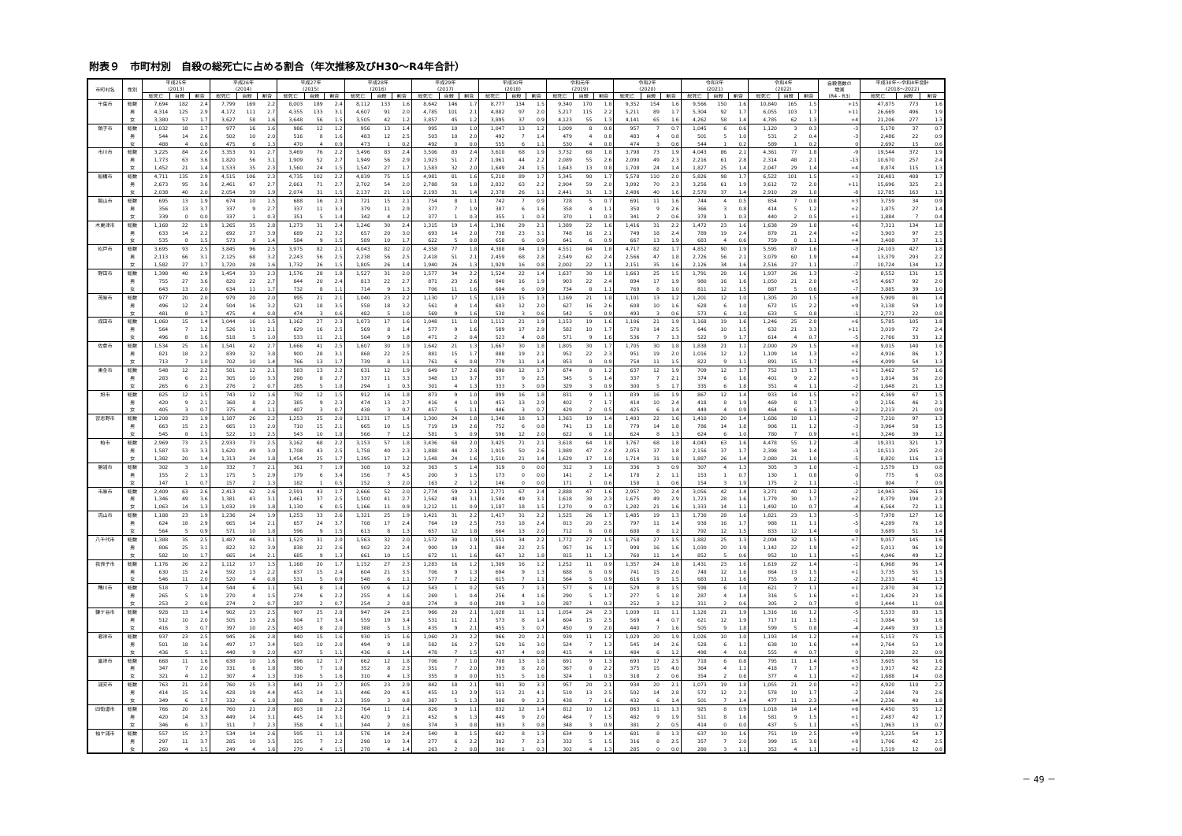附表９　市町村別　自殺の総死亡に占める割合（年次推移及びH30～R4年合計）
| 市町村名 | 性別 | 平成25年 (2013) | | | 平成26年 (2014) | | | 平成27年 (2015) | | | 平成28年 (2016) | | | 平成29年 (2017) | | | 平成30年 (2018) | | | 令和元年 (2019) | | | 令和2年 (2020) | | | 令和3年 (2021) | | | 令和4年 (2022) | | | 自殺者数の 増減 (R4 - R3) | 平成30年～令和4年合計 (2018～2022) | | |
| --- | --- | --- | --- | --- | --- | --- | --- | --- | --- | --- | --- | --- | --- | --- | --- | --- | --- | --- | --- | --- | --- | --- | --- | --- | --- | --- | --- | --- | --- | --- | --- | --- | --- | --- | --- |
| | | 総死亡 | 自殺 | 割合 | 総死亡 | 自殺 | 割合 | 総死亡 | 自殺 | 割合 | 総死亡 | 自殺 | 割合 | 総死亡 | 自殺 | 割合 | 総死亡 | 自殺 | 割合 | 総死亡 | 自殺 | 割合 | 総死亡 | 自殺 | 割合 | 総死亡 | 自殺 | 割合 | 総死亡 | 自殺 | 割合 | | 総死亡 | 自殺 | 割合 |
| 千葉市 | 総数 | 7,694 | 182 | 2.4 | 7,799 | 169 | 2.2 | 8,003 | 189 | 2.4 | 8,112 | 133 | 1.6 | 8,642 | 146 | 1.7 | 8,777 | 134 | 1.5 | 9,340 | 170 | 1.8 | 9,352 | 154 | 1.6 | 9,566 | 150 | 1.6 | 10,840 | 165 | 1.5 | +15 | 47,875 | 773 | 1.6 |
| | 男 | 4,314 | 125 | 2.9 | 4,172 | 111 | 2.7 | 4,355 | 133 | 3.1 | 4,607 | 91 | 2.0 | 4,785 | 101 | 2.1 | 4,882 | 97 | 2.0 | 5,217 | 115 | 2.2 | 5,211 | 89 | 1.7 | 5,304 | 92 | 1.7 | 6,055 | 103 | 1.7 | +11 | 26,669 | 496 | 1.9 |
| | 女 | 3,380 | 57 | 1.7 | 3,627 | 58 | 1.6 | 3,648 | 56 | 1.5 | 3,505 | 42 | 1.2 | 3,857 | 45 | 1.2 | 3,895 | 37 | 0.9 | 4,123 | 55 | 1.3 | 4,141 | 65 | 1.6 | 4,262 | 58 | 1.4 | 4,785 | 62 | 1.3 | +4 | 21,206 | 277 | 1.3 |
| 銚子市 | 総数 | 1,032 | 18 | 1.7 | 977 | 16 | 1.6 | 986 | 12 | 1.2 | 956 | 13 | 1.4 | 995 | 10 | 1.0 | 1,047 | 13 | 1.2 | 1,009 | 8 | 0.8 | 957 | 7 | 0.7 | 1,045 | 6 | 0.6 | 1,120 | 3 | 0.3 | -3 | 5,178 | 37 | 0.7 |
| | 男 | 544 | 14 | 2.6 | 502 | 10 | 2.0 | 516 | 8 | 1.6 | 483 | 12 | 2.5 | 503 | 10 | 2.0 | 492 | 7 | 1.4 | 479 | 4 | 0.8 | 483 | 4 | 0.8 | 501 | 5 | 1.0 | 531 | 2 | 0.4 | -3 | 2,486 | 22 | 0.9 |
| | 女 | 488 | 4 | 0.8 | 475 | 6 | 1.3 | 470 | 4 | 0.9 | 473 | 1 | 0.2 | 492 | 0 | 0.0 | 555 | 6 | 1.1 | 530 | 4 | 0.8 | 474 | 3 | 0.6 | 544 | 1 | 0.2 | 589 | 1 | 0.2 | 0 | 2,692 | 15 | 0.6 |
| 市川市 | 総数 | 3,225 | 84 | 2.6 | 3,353 | 91 | 2.7 | 3,469 | 76 | 2.2 | 3,496 | 83 | 2.4 | 3,506 | 83 | 2.4 | 3,610 | 68 | 1.9 | 3,732 | 68 | 1.8 | 3,798 | 73 | 1.9 | 4,043 | 86 | 2.1 | 4,361 | 77 | 1.8 | -9 | 19,544 | 372 | 1.9 |
| | 男 | 1,773 | 63 | 3.6 | 1,820 | 56 | 3.1 | 1,909 | 52 | 2.7 | 1,949 | 56 | 2.9 | 1,923 | 51 | 2.7 | 1,961 | 44 | 2.2 | 2,089 | 55 | 2.6 | 2,090 | 49 | 2.3 | 2,216 | 61 | 2.8 | 2,314 | 48 | 2.1 | -13 | 10,670 | 257 | 2.4 |
| | 女 | 1,452 | 21 | 1.4 | 1,533 | 35 | 2.3 | 1,560 | 24 | 1.5 | 1,547 | 27 | 1.7 | 1,583 | 32 | 2.0 | 1,649 | 24 | 1.5 | 1,643 | 13 | 0.8 | 1,708 | 24 | 1.4 | 1,827 | 25 | 1.4 | 2,047 | 29 | 1.4 | +4 | 8,874 | 115 | 1.3 |
| 船橋市 | 総数 | 4,711 | 135 | 2.9 | 4,515 | 106 | 2.3 | 4,735 | 102 | 2.2 | 4,839 | 75 | 1.5 | 4,981 | 81 | 1.6 | 5,210 | 89 | 1.7 | 5,345 | 90 | 1.7 | 5,578 | 110 | 2.0 | 5,826 | 98 | 1.7 | 6,522 | 101 | 1.5 | +3 | 28,481 | 488 | 1.7 |
| | 男 | 2,673 | 95 | 3.6 | 2,461 | 67 | 2.7 | 2,661 | 71 | 2.7 | 2,702 | 54 | 2.0 | 2,788 | 50 | 1.8 | 2,832 | 63 | 2.2 | 2,904 | 59 | 2.0 | 3,092 | 70 | 2.3 | 3,256 | 61 | 1.9 | 3,612 | 72 | 2.0 | +11 | 15,696 | 325 | 2.1 |
| | 女 | 2,038 | 40 | 2.0 | 2,054 | 39 | 1.9 | 2,074 | 31 | 1.5 | 2,137 | 21 | 1.0 | 2,193 | 31 | 1.4 | 2,378 | 26 | 1.1 | 2,441 | 31 | 1.3 | 2,486 | 40 | 1.6 | 2,570 | 37 | 1.4 | 2,910 | 29 | 1.0 | -8 | 12,785 | 163 | 1.3 |
| 館山市 | 総数 | 695 | 13 | 1.9 | 674 | 10 | 1.5 | 688 | 16 | 2.3 | 721 | 15 | 2.1 | 754 | 8 | 1.1 | 742 | 7 | 0.9 | 728 | 5 | 0.7 | 691 | 11 | 1.6 | 744 | 4 | 0.5 | 854 | 7 | 0.8 | +3 | 3,759 | 34 | 0.9 |
| | 男 | 356 | 13 | 3.7 | 337 | 9 | 2.7 | 337 | 11 | 3.3 | 379 | 11 | 2.9 | 377 | 7 | 1.9 | 387 | 6 | 1.6 | 358 | 4 | 1.1 | 350 | 9 | 2.6 | 366 | 3 | 0.8 | 414 | 5 | 1.2 | +2 | 1,875 | 27 | 1.4 |
| | 女 | 339 | 0 | 0.0 | 337 | 1 | 0.3 | 351 | 5 | 1.4 | 342 | 4 | 1.2 | 377 | 1 | 0.3 | 355 | 1 | 0.3 | 370 | 1 | 0.3 | 341 | 2 | 0.6 | 378 | 1 | 0.3 | 440 | 2 | 0.5 | +1 | 1,884 | 7 | 0.4 |
| 木更津市 | 総数 | 1,168 | 22 | 1.9 | 1,265 | 35 | 2.8 | 1,273 | 31 | 2.4 | 1,246 | 30 | 2.4 | 1,315 | 19 | 1.4 | 1,396 | 29 | 2.1 | 1,389 | 22 | 1.6 | 1,416 | 31 | 2.2 | 1,472 | 23 | 1.6 | 1,638 | 29 | 1.8 | +6 | 7,311 | 134 | 1.8 |
| | 男 | 633 | 14 | 2.2 | 692 | 27 | 3.9 | 689 | 22 | 3.2 | 657 | 20 | 3.0 | 693 | 14 | 2.0 | 738 | 23 | 3.1 | 748 | 16 | 2.1 | 749 | 18 | 2.4 | 789 | 19 | 2.4 | 879 | 21 | 2.4 | +2 | 3,903 | 97 | 2.5 |
| | 女 | 535 | 8 | 1.5 | 573 | 8 | 1.4 | 584 | 9 | 1.5 | 589 | 10 | 1.7 | 622 | 5 | 0.8 | 658 | 6 | 0.9 | 641 | 6 | 0.9 | 667 | 13 | 1.9 | 683 | 4 | 0.6 | 759 | 8 | 1.1 | +4 | 3,408 | 37 | 1.1 |
| 松戸市 | 総数 | 3,695 | 93 | 2.5 | 3,845 | 96 | 2.5 | 3,975 | 82 | 2.1 | 4,043 | 82 | 2.0 | 4,358 | 77 | 1.8 | 4,388 | 84 | 1.9 | 4,551 | 84 | 1.8 | 4,717 | 82 | 1.7 | 4,852 | 90 | 1.9 | 5,595 | 87 | 1.6 | -3 | 24,103 | 427 | 1.8 |
| | 男 | 2,113 | 66 | 3.1 | 2,125 | 68 | 3.2 | 2,243 | 56 | 2.5 | 2,238 | 56 | 2.5 | 2,418 | 51 | 2.1 | 2,459 | 68 | 2.8 | 2,549 | 62 | 2.4 | 2,566 | 47 | 1.8 | 2,726 | 56 | 2.1 | 3,079 | 60 | 1.9 | +4 | 13,379 | 293 | 2.2 |
| | 女 | 1,582 | 27 | 1.7 | 1,720 | 28 | 1.6 | 1,732 | 26 | 1.5 | 1,805 | 26 | 1.4 | 1,940 | 26 | 1.3 | 1,929 | 16 | 0.8 | 2,002 | 22 | 1.1 | 2,151 | 35 | 1.6 | 2,126 | 34 | 1.6 | 2,516 | 27 | 1.1 | -7 | 10,724 | 134 | 1.2 |
| 野田市 | 総数 | 1,398 | 40 | 2.9 | 1,454 | 33 | 2.3 | 1,576 | 28 | 1.8 | 1,527 | 31 | 2.0 | 1,577 | 34 | 2.2 | 1,524 | 22 | 1.4 | 1,637 | 30 | 1.8 | 1,663 | 25 | 1.5 | 1,791 | 28 | 1.6 | 1,937 | 26 | 1.3 | -2 | 8,552 | 131 | 1.5 |
| | 男 | 755 | 27 | 3.6 | 820 | 22 | 2.7 | 844 | 20 | 2.4 | 813 | 22 | 2.7 | 871 | 23 | 2.6 | 840 | 16 | 1.9 | 903 | 22 | 2.4 | 894 | 17 | 1.9 | 980 | 16 | 1.6 | 1,050 | 21 | 2.0 | +5 | 4,667 | 92 | 2.0 |
| | 女 | 643 | 13 | 2.0 | 634 | 11 | 1.7 | 732 | 8 | 1.1 | 714 | 9 | 1.3 | 706 | 11 | 1.6 | 684 | 6 | 0.9 | 734 | 8 | 1.1 | 769 | 8 | 1.0 | 811 | 12 | 1.5 | 887 | 5 | 0.6 | -7 | 3,885 | 39 | 1.0 |
| 茂原市 | 総数 | 977 | 20 | 2.0 | 979 | 20 | 2.0 | 995 | 21 | 2.1 | 1,040 | 23 | 2.2 | 1,130 | 17 | 1.5 | 1,133 | 15 | 1.3 | 1,169 | 21 | 1.8 | 1,101 | 13 | 1.2 | 1,201 | 12 | 1.0 | 1,305 | 20 | 1.5 | +8 | 5,909 | 81 | 1.4 |
| | 男 | 496 | 12 | 2.4 | 504 | 16 | 3.2 | 521 | 18 | 3.5 | 558 | 18 | 3.2 | 561 | 8 | 1.4 | 603 | 12 | 2.0 | 627 | 16 | 2.6 | 608 | 10 | 1.6 | 628 | 6 | 1.0 | 672 | 15 | 2.2 | +9 | 3,138 | 59 | 1.9 |
| | 女 | 481 | 8 | 1.7 | 475 | 4 | 0.8 | 474 | 3 | 0.6 | 482 | 5 | 1.0 | 569 | 9 | 1.6 | 530 | 3 | 0.6 | 542 | 5 | 0.9 | 493 | 3 | 0.6 | 573 | 6 | 1.0 | 633 | 5 | 0.8 | -1 | 2,771 | 22 | 0.8 |
| 成田市 | 総数 | 1,060 | 15 | 1.4 | 1,044 | 16 | 1.5 | 1,162 | 27 | 2.3 | 1,073 | 17 | 1.6 | 1,048 | 11 | 1.0 | 1,112 | 21 | 1.9 | 1,153 | 19 | 1.6 | 1,106 | 21 | 1.9 | 1,168 | 19 | 1.6 | 1,246 | 25 | 2.0 | +6 | 5,785 | 105 | 1.8 |
| | 男 | 564 | 7 | 1.2 | 526 | 11 | 2.1 | 629 | 16 | 2.5 | 569 | 8 | 1.4 | 577 | 9 | 1.6 | 589 | 17 | 2.9 | 582 | 10 | 1.7 | 570 | 14 | 2.5 | 646 | 10 | 1.5 | 632 | 21 | 3.3 | +11 | 3,019 | 72 | 2.4 |
| | 女 | 496 | 8 | 1.6 | 518 | 5 | 1.0 | 533 | 11 | 2.1 | 504 | 9 | 1.8 | 471 | 2 | 0.4 | 523 | 4 | 0.8 | 571 | 9 | 1.6 | 536 | 7 | 1.3 | 522 | 9 | 1.7 | 614 | 4 | 0.7 | -5 | 2,766 | 33 | 1.2 |
| 佐倉市 | 総数 | 1,534 | 25 | 1.6 | 1,541 | 42 | 2.7 | 1,666 | 41 | 2.5 | 1,607 | 30 | 1.9 | 1,642 | 21 | 1.3 | 1,667 | 30 | 1.8 | 1,805 | 30 | 1.7 | 1,705 | 30 | 1.8 | 1,838 | 21 | 1.1 | 2,000 | 29 | 1.5 | +8 | 9,015 | 140 | 1.6 |
| | 男 | 821 | 18 | 2.2 | 839 | 32 | 3.8 | 900 | 28 | 3.1 | 868 | 22 | 2.5 | 881 | 15 | 1.7 | 888 | 19 | 2.1 | 952 | 22 | 2.3 | 951 | 19 | 2.0 | 1,016 | 12 | 1.2 | 1,109 | 14 | 1.3 | +2 | 4,916 | 86 | 1.7 |
| | 女 | 713 | 7 | 1.0 | 702 | 10 | 1.4 | 766 | 13 | 1.7 | 739 | 8 | 1.1 | 761 | 6 | 0.8 | 779 | 11 | 1.4 | 853 | 8 | 0.9 | 754 | 11 | 1.5 | 822 | 9 | 1.1 | 891 | 15 | 1.7 | +6 | 4,099 | 54 | 1.3 |
| 東金市 | 総数 | 548 | 12 | 2.2 | 581 | 12 | 2.1 | 583 | 13 | 2.2 | 631 | 12 | 1.9 | 649 | 17 | 2.6 | 690 | 12 | 1.7 | 674 | 8 | 1.2 | 637 | 12 | 1.9 | 709 | 12 | 1.7 | 752 | 13 | 1.7 | +1 | 3,462 | 57 | 1.6 |
| | 男 | 283 | 6 | 2.1 | 305 | 10 | 3.3 | 298 | 8 | 2.7 | 337 | 11 | 3.3 | 348 | 13 | 3.7 | 357 | 9 | 2.5 | 345 | 5 | 1.4 | 337 | 7 | 2.1 | 374 | 6 | 1.6 | 401 | 9 | 2.2 | +3 | 1,814 | 36 | 2.0 |
| | 女 | 265 | 6 | 2.3 | 276 | 2 | 0.7 | 285 | 5 | 1.8 | 294 | 1 | 0.3 | 301 | 4 | 1.3 | 333 | 3 | 0.9 | 329 | 3 | 0.9 | 300 | 5 | 1.7 | 335 | 6 | 1.8 | 351 | 4 | 1.1 | -2 | 1,648 | 21 | 1.3 |
| 旭市 | 総数 | 825 | 12 | 1.5 | 743 | 12 | 1.6 | 792 | 12 | 1.5 | 912 | 16 | 1.8 | 873 | 9 | 1.0 | 899 | 16 | 1.8 | 831 | 9 | 1.1 | 839 | 16 | 1.9 | 867 | 12 | 1.4 | 933 | 14 | 1.5 | +2 | 4,369 | 67 | 1.5 |
| | 男 | 420 | 9 | 2.1 | 368 | 8 | 2.2 | 385 | 9 | 2.3 | 474 | 13 | 2.7 | 416 | 4 | 1.0 | 453 | 13 | 2.9 | 402 | 7 | 1.7 | 414 | 10 | 2.4 | 418 | 8 | 1.9 | 469 | 8 | 1.7 | 0 | 2,156 | 46 | 2.1 |
| | 女 | 405 | 3 | 0.7 | 375 | 4 | 1.1 | 407 | 3 | 0.7 | 438 | 3 | 0.7 | 457 | 5 | 1.1 | 446 | 3 | 0.7 | 429 | 2 | 0.5 | 425 | 6 | 1.4 | 449 | 4 | 0.9 | 464 | 6 | 1.3 | +2 | 2,213 | 21 | 0.9 |
| 習志野市 | 総数 | 1,208 | 23 | 1.9 | 1,187 | 26 | 2.2 | 1,253 | 25 | 2.0 | 1,231 | 17 | 1.4 | 1,300 | 24 | 1.8 | 1,348 | 18 | 1.3 | 1,363 | 19 | 1.4 | 1,403 | 22 | 1.6 | 1,410 | 20 | 1.4 | 1,686 | 18 | 1.1 | -2 | 7,210 | 97 | 1.3 |
| | 男 | 663 | 15 | 2.3 | 665 | 13 | 2.0 | 710 | 15 | 2.1 | 665 | 10 | 1.5 | 719 | 19 | 2.6 | 752 | 6 | 0.8 | 741 | 13 | 1.8 | 779 | 14 | 1.8 | 786 | 14 | 1.8 | 906 | 11 | 1.2 | -3 | 3,964 | 58 | 1.5 |
| | 女 | 545 | 8 | 1.5 | 522 | 13 | 2.5 | 543 | 10 | 1.8 | 566 | 7 | 1.2 | 581 | 5 | 0.9 | 596 | 12 | 2.0 | 622 | 6 | 1.0 | 624 | 8 | 1.3 | 624 | 6 | 1.0 | 780 | 7 | 0.9 | +1 | 3,246 | 39 | 1.2 |
| 柏市 | 総数 | 2,969 | 73 | 2.5 | 2,933 | 73 | 2.5 | 3,162 | 68 | 2.2 | 3,153 | 57 | 1.8 | 3,436 | 68 | 2.0 | 3,425 | 71 | 2.1 | 3,618 | 64 | 1.8 | 3,767 | 68 | 1.8 | 4,043 | 63 | 1.6 | 4,478 | 55 | 1.2 | -8 | 19,331 | 321 | 1.7 |
| | 男 | 1,587 | 53 | 3.3 | 1,620 | 49 | 3.0 | 1,708 | 43 | 2.5 | 1,758 | 40 | 2.3 | 1,888 | 44 | 2.3 | 1,915 | 50 | 2.6 | 1,989 | 47 | 2.4 | 2,053 | 37 | 1.8 | 2,156 | 37 | 1.7 | 2,398 | 34 | 1.4 | -3 | 10,511 | 205 | 2.0 |
| | 女 | 1,382 | 20 | 1.4 | 1,313 | 24 | 1.8 | 1,454 | 25 | 1.7 | 1,395 | 17 | 1.2 | 1,548 | 24 | 1.6 | 1,510 | 21 | 1.4 | 1,629 | 17 | 1.0 | 1,714 | 31 | 1.8 | 1,887 | 26 | 1.4 | 2,080 | 21 | 1.0 | -5 | 8,820 | 116 | 1.3 |
| 勝浦市 | 総数 | 302 | 3 | 1.0 | 332 | 7 | 2.1 | 361 | 7 | 1.9 | 308 | 10 | 3.2 | 363 | 5 | 1.4 | 319 | 0 | 0.0 | 312 | 3 | 1.0 | 336 | 3 | 0.9 | 307 | 4 | 1.3 | 305 | 3 | 1.0 | -1 | 1,579 | 13 | 0.8 |
| | 男 | 155 | 2 | 1.3 | 175 | 5 | 2.9 | 179 | 6 | 3.4 | 156 | 7 | 4.5 | 200 | 3 | 1.5 | 173 | 0 | 0.0 | 141 | 2 | 1.4 | 178 | 2 | 1.1 | 153 | 1 | 0.7 | 130 | 1 | 0.8 | 0 | 775 | 6 | 0.8 |
| | 女 | 147 | 1 | 0.7 | 157 | 2 | 1.3 | 182 | 1 | 0.5 | 152 | 3 | 2.0 | 163 | 2 | 1.2 | 146 | 0 | 0.0 | 171 | 1 | 0.6 | 158 | 1 | 0.6 | 154 | 3 | 1.9 | 175 | 2 | 1.1 | -1 | 804 | 7 | 0.9 |
| 市原市 | 総数 | 2,409 | 63 | 2.6 | 2,413 | 62 | 2.6 | 2,591 | 43 | 1.7 | 2,666 | 52 | 2.0 | 2,774 | 59 | 2.1 | 2,771 | 67 | 2.4 | 2,888 | 47 | 1.6 | 2,957 | 70 | 2.4 | 3,056 | 42 | 1.4 | 3,271 | 40 | 1.2 | -2 | 14,943 | 266 | 1.8 |
| | 男 | 1,346 | 49 | 3.6 | 1,381 | 43 | 3.1 | 1,461 | 37 | 2.5 | 1,500 | 41 | 2.7 | 1,562 | 48 | 3.1 | 1,584 | 49 | 3.1 | 1,618 | 38 | 2.3 | 1,675 | 49 | 2.9 | 1,723 | 28 | 1.6 | 1,779 | 30 | 1.7 | +2 | 8,379 | 194 | 2.3 |
| | 女 | 1,063 | 14 | 1.3 | 1,032 | 19 | 1.8 | 1,130 | 6 | 0.5 | 1,166 | 11 | 0.9 | 1,212 | 11 | 0.9 | 1,187 | 18 | 1.5 | 1,270 | 9 | 0.7 | 1,282 | 21 | 1.6 | 1,333 | 14 | 1.1 | 1,492 | 10 | 0.7 | -4 | 6,564 | 72 | 1.1 |
| 流山市 | 総数 | 1,188 | 23 | 1.9 | 1,236 | 24 | 1.9 | 1,253 | 33 | 2.6 | 1,321 | 25 | 1.9 | 1,421 | 31 | 2.2 | 1,417 | 31 | 2.2 | 1,525 | 26 | 1.7 | 1,485 | 19 | 1.3 | 1,730 | 28 | 1.6 | 1,821 | 23 | 1.3 | -5 | 7,978 | 127 | 1.6 |
| | 男 | 624 | 18 | 2.9 | 665 | 14 | 2.1 | 657 | 24 | 3.7 | 708 | 17 | 2.4 | 764 | 19 | 2.5 | 753 | 18 | 2.4 | 813 | 20 | 2.5 | 797 | 11 | 1.4 | 938 | 16 | 1.7 | 988 | 11 | 1.1 | -5 | 4,289 | 76 | 1.8 |
| | 女 | 564 | 5 | 0.9 | 571 | 10 | 1.8 | 596 | 9 | 1.5 | 613 | 8 | 1.3 | 657 | 12 | 1.8 | 664 | 13 | 2.0 | 712 | 6 | 0.8 | 688 | 8 | 1.2 | 792 | 12 | 1.5 | 833 | 12 | 1.4 | 0 | 3,689 | 51 | 1.4 |
| 八千代市 | 総数 | 1,388 | 35 | 2.5 | 1,487 | 46 | 3.1 | 1,523 | 31 | 2.0 | 1,563 | 32 | 2.0 | 1,572 | 30 | 1.9 | 1,551 | 34 | 2.2 | 1,772 | 27 | 1.5 | 1,758 | 27 | 1.5 | 1,882 | 25 | 1.3 | 2,094 | 32 | 1.5 | +7 | 9,057 | 145 | 1.6 |
| | 男 | 806 | 25 | 3.1 | 822 | 32 | 3.9 | 838 | 22 | 2.6 | 902 | 22 | 2.4 | 900 | 19 | 2.1 | 884 | 22 | 2.5 | 957 | 16 | 1.7 | 998 | 16 | 1.6 | 1,030 | 20 | 1.9 | 1,142 | 22 | 1.9 | +2 | 5,011 | 96 | 1.9 |
| | 女 | 582 | 10 | 1.7 | 665 | 14 | 2.1 | 685 | 9 | 1.3 | 661 | 10 | 1.5 | 672 | 11 | 1.6 | 667 | 12 | 1.8 | 815 | 11 | 1.3 | 760 | 11 | 1.4 | 852 | 5 | 0.6 | 952 | 10 | 1.1 | +5 | 4,046 | 49 | 1.2 |
| 我孫子市 | 総数 | 1,176 | 26 | 2.2 | 1,112 | 17 | 1.5 | 1,168 | 20 | 1.7 | 1,152 | 27 | 2.3 | 1,283 | 16 | 1.2 | 1,309 | 16 | 1.2 | 1,252 | 11 | 0.9 | 1,357 | 24 | 1.8 | 1,431 | 23 | 1.6 | 1,619 | 22 | 1.4 | -1 | 6,968 | 96 | 1.4 |
| | 男 | 630 | 15 | 2.4 | 592 | 13 | 2.2 | 637 | 15 | 2.4 | 604 | 21 | 3.5 | 706 | 9 | 1.3 | 694 | 9 | 1.3 | 688 | 6 | 0.9 | 741 | 15 | 2.0 | 748 | 12 | 1.6 | 864 | 13 | 1.5 | +1 | 3,735 | 55 | 1.5 |
| | 女 | 546 | 11 | 2.0 | 520 | 4 | 0.8 | 531 | 5 | 0.9 | 548 | 6 | 1.1 | 577 | 7 | 1.2 | 615 | 7 | 1.1 | 564 | 5 | 0.9 | 616 | 9 | 1.5 | 683 | 11 | 1.6 | 755 | 9 | 1.2 | -2 | 3,233 | 41 | 1.3 |
| 鴨川市 | 総数 | 518 | 7 | 1.4 | 544 | 6 | 1.1 | 561 | 8 | 1.4 | 509 | 6 | 1.2 | 543 | 1 | 0.2 | 545 | 7 | 1.3 | 577 | 6 | 1.0 | 529 | 8 | 1.5 | 598 | 6 | 1.0 | 621 | 7 | 1.1 | +1 | 2,870 | 34 | 1.2 |
| | 男 | 265 | 5 | 1.9 | 270 | 4 | 1.5 | 274 | 6 | 2.2 | 255 | 4 | 1.6 | 269 | 1 | 0.4 | 256 | 4 | 1.6 | 290 | 5 | 1.7 | 277 | 5 | 1.8 | 287 | 4 | 1.4 | 316 | 5 | 1.6 | +1 | 1,426 | 23 | 1.6 |
| | 女 | 253 | 2 | 0.8 | 274 | 2 | 0.7 | 287 | 2 | 0.7 | 254 | 2 | 0.8 | 274 | 0 | 0.0 | 289 | 3 | 1.0 | 287 | 1 | 0.3 | 252 | 3 | 1.2 | 311 | 2 | 0.6 | 305 | 2 | 0.7 | 0 | 1,444 | 11 | 0.8 |
| 鎌ケ谷市 | 総数 | 928 | 13 | 1.4 | 902 | 23 | 2.5 | 907 | 25 | 2.8 | 947 | 24 | 2.5 | 966 | 20 | 2.1 | 1,028 | 11 | 1.1 | 1,054 | 24 | 2.3 | 1,009 | 11 | 1.1 | 1,126 | 21 | 1.9 | 1,316 | 16 | 1.2 | -5 | 5,533 | 83 | 1.5 |
| | 男 | 512 | 10 | 2.0 | 505 | 13 | 2.6 | 504 | 17 | 3.4 | 559 | 19 | 3.4 | 531 | 11 | 2.1 | 573 | 8 | 1.4 | 604 | 15 | 2.5 | 569 | 4 | 0.7 | 621 | 12 | 1.9 | 717 | 11 | 1.5 | -1 | 3,084 | 50 | 1.6 |
| | 女 | 416 | 3 | 0.7 | 397 | 10 | 2.5 | 403 | 8 | 2.0 | 388 | 5 | 1.3 | 435 | 9 | 2.1 | 455 | 3 | 0.7 | 450 | 9 | 2.0 | 440 | 7 | 1.6 | 505 | 9 | 1.8 | 599 | 5 | 0.8 | -4 | 2,449 | 33 | 1.3 |
| 君津市 | 総数 | 937 | 23 | 2.5 | 945 | 26 | 2.8 | 940 | 15 | 1.6 | 930 | 15 | 1.6 | 1,060 | 23 | 2.2 | 966 | 20 | 2.1 | 939 | 11 | 1.2 | 1,029 | 20 | 1.9 | 1,026 | 10 | 1.0 | 1,193 | 14 | 1.2 | +4 | 5,153 | 75 | 1.5 |
| | 男 | 501 | 18 | 3.6 | 497 | 17 | 3.4 | 503 | 10 | 2.0 | 494 | 9 | 1.8 | 582 | 16 | 2.7 | 529 | 16 | 3.0 | 524 | 7 | 1.3 | 545 | 14 | 2.6 | 528 | 6 | 1.1 | 638 | 10 | 1.6 | +4 | 2,764 | 53 | 1.9 |
| | 女 | 436 | 5 | 1.1 | 448 | 9 | 2.0 | 437 | 5 | 1.1 | 436 | 6 | 1.4 | 478 | 7 | 1.5 | 437 | 4 | 0.9 | 415 | 4 | 1.0 | 484 | 6 | 1.2 | 498 | 4 | 0.8 | 555 | 4 | 0.7 | 0 | 2,389 | 22 | 0.9 |
| 富津市 | 総数 | 668 | 11 | 1.6 | 638 | 10 | 1.6 | 696 | 12 | 1.7 | 662 | 12 | 1.8 | 706 | 7 | 1.0 | 708 | 13 | 1.8 | 691 | 9 | 1.3 | 693 | 17 | 2.5 | 718 | 6 | 0.8 | 795 | 11 | 1.4 | +5 | 3,605 | 56 | 1.6 |
| | 男 | 347 | 7 | 2.0 | 331 | 6 | 1.8 | 380 | 7 | 1.8 | 352 | 8 | 2.3 | 351 | 7 | 2.0 | 393 | 8 | 2.0 | 367 | 8 | 2.2 | 375 | 15 | 4.0 | 364 | 4 | 1.1 | 418 | 7 | 1.7 | +3 | 1,917 | 42 | 2.2 |
| | 女 | 321 | 4 | 1.2 | 307 | 4 | 1.3 | 316 | 5 | 1.6 | 310 | 4 | 1.3 | 355 | 0 | 0.0 | 315 | 5 | 1.6 | 324 | 1 | 0.3 | 318 | 2 | 0.6 | 354 | 2 | 0.6 | 377 | 4 | 1.1 | +2 | 1,688 | 14 | 0.8 |
| 浦安市 | 総数 | 763 | 21 | 2.8 | 760 | 25 | 3.3 | 841 | 23 | 2.7 | 805 | 23 | 2.9 | 842 | 18 | 2.1 | 901 | 30 | 3.3 | 957 | 20 | 2.1 | 934 | 20 | 2.1 | 1,073 | 19 | 1.8 | 1,055 | 21 | 2.0 | +2 | 4,920 | 110 | 2.2 |
| | 男 | 414 | 15 | 3.6 | 428 | 19 | 4.4 | 453 | 14 | 3.1 | 446 | 20 | 4.5 | 455 | 13 | 2.9 | 513 | 21 | 4.1 | 519 | 13 | 2.5 | 502 | 14 | 2.8 | 572 | 12 | 2.1 | 578 | 10 | 1.7 | -2 | 2,684 | 70 | 2.6 |
| | 女 | 349 | 6 | 1.7 | 332 | 6 | 1.8 | 388 | 9 | 2.3 | 359 | 3 | 0.8 | 387 | 5 | 1.3 | 388 | 9 | 2.3 | 438 | 7 | 1.6 | 432 | 6 | 1.4 | 501 | 7 | 1.4 | 477 | 11 | 2.3 | +4 | 2,236 | 40 | 1.8 |
| 四街道市 | 総数 | 766 | 20 | 2.6 | 760 | 21 | 2.8 | 803 | 18 | 2.2 | 764 | 11 | 1.4 | 826 | 9 | 1.1 | 832 | 12 | 1.4 | 812 | 10 | 1.2 | 863 | 11 | 1.3 | 925 | 8 | 0.9 | 1,018 | 14 | 1.4 | +6 | 4,450 | 55 | 1.2 |
| | 男 | 420 | 14 | 3.3 | 449 | 14 | 3.1 | 445 | 14 | 3.1 | 420 | 9 | 2.1 | 452 | 6 | 1.3 | 449 | 9 | 2.0 | 464 | 7 | 1.5 | 482 | 9 | 1.9 | 511 | 8 | 1.6 | 581 | 9 | 1.5 | +1 | 2,487 | 42 | 1.7 |
| | 女 | 346 | 6 | 1.7 | 311 | 7 | 2.3 | 358 | 4 | 1.1 | 344 | 2 | 0.6 | 374 | 3 | 0.8 | 383 | 3 | 0.8 | 348 | 3 | 0.9 | 381 | 2 | 0.5 | 414 | 0 | 0.0 | 437 | 5 | 1.1 | +5 | 1,963 | 13 | 0.7 |
| 袖ケ浦市 | 総数 | 557 | 15 | 2.7 | 534 | 14 | 2.6 | 595 | 11 | 1.8 | 576 | 14 | 2.4 | 540 | 8 | 1.5 | 602 | 8 | 1.3 | 634 | 9 | 1.4 | 601 | 8 | 1.3 | 637 | 10 | 1.6 | 751 | 19 | 2.5 | +9 | 3,225 | 54 | 1.7 |
| | 男 | 297 | 11 | 3.7 | 285 | 10 | 3.5 | 325 | 7 | 2.2 | 298 | 10 | 3.4 | 277 | 6 | 2.2 | 302 | 7 | 2.3 | 332 | 5 | 1.5 | 316 | 8 | 2.5 | 357 | 7 | 2.0 | 399 | 15 | 3.8 | +8 | 1,706 | 42 | 2.5 |
| | 女 | 260 | 4 | 1.5 | 249 | 4 | 1.6 | 270 | 4 | 1.5 | 278 | 4 | 1.4 | 263 | 2 | 0.8 | 300 | 1 | 0.3 | 302 | 4 | 1.3 | 285 | 0 | 0.0 | 280 | 3 | 1.1 | 352 | 4 | 1.1 | +1 | 1,519 | 12 | 0.8 |
－ 49 －